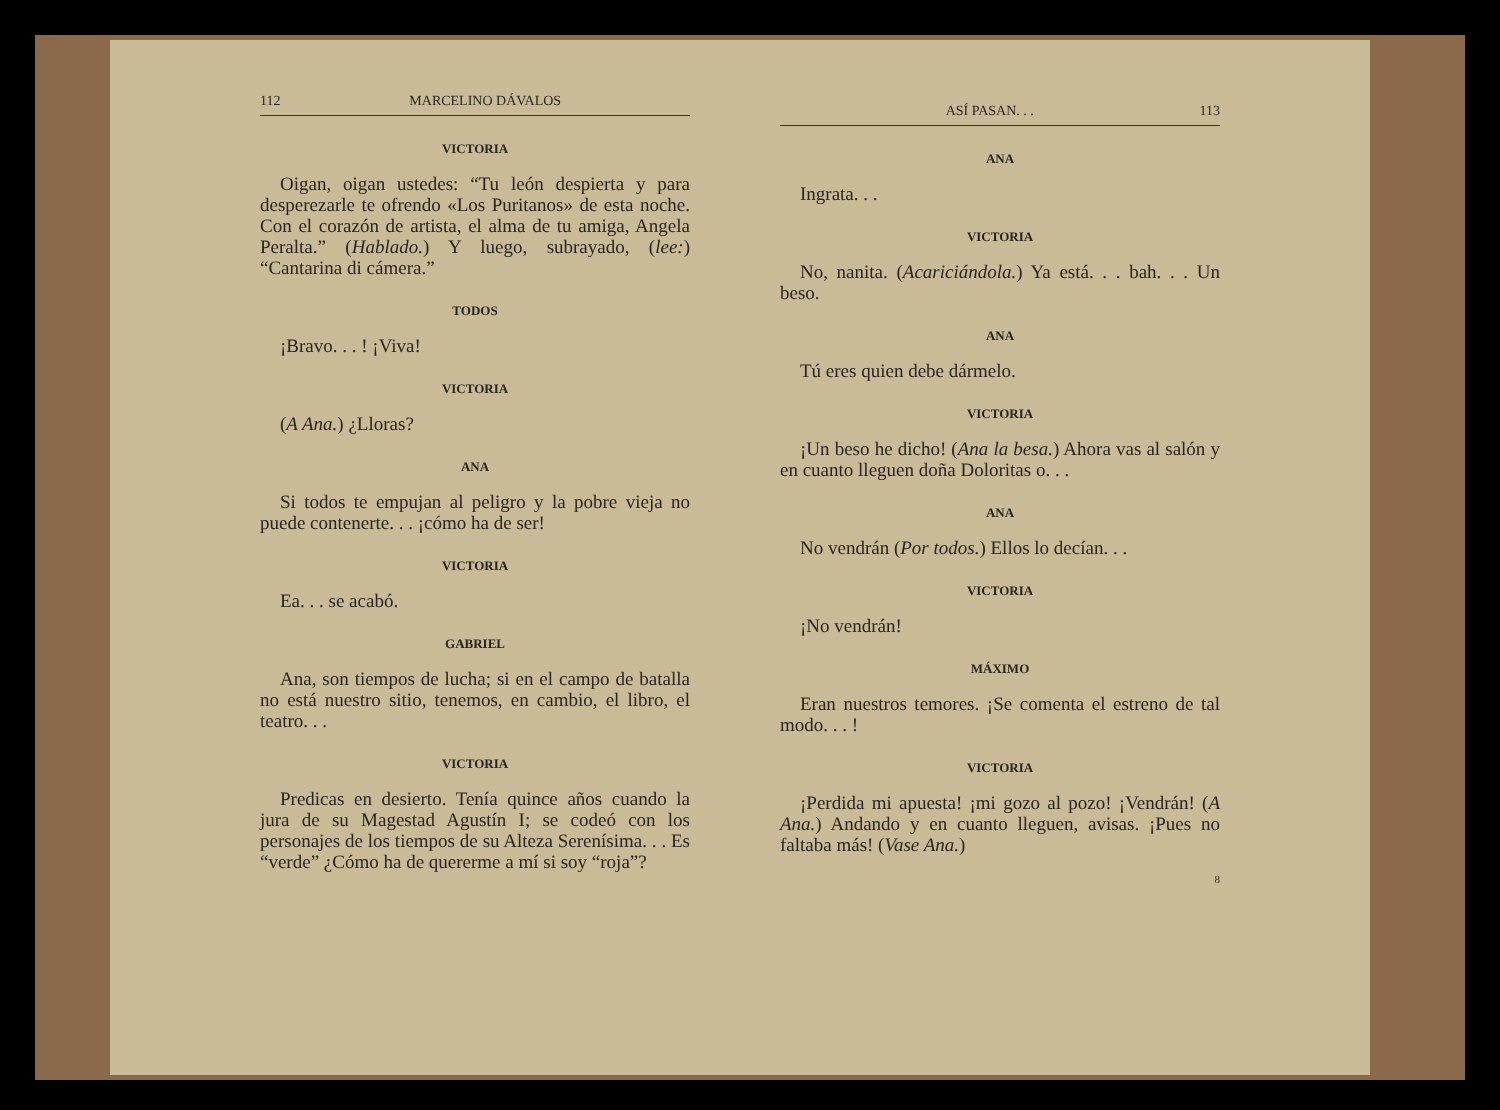112 MARCELINO DÁVALOS
VICTORIA
Oigan, oigan ustedes: “Tu león despierta y para desperezarle te ofrendo «Los Puritanos» de esta noche. Con el corazón de artista, el alma de tu amiga, Angela Peralta.” (Hablado.) Y luego, subrayado, (lee:) “Cantarina di cámera.”
TODOS
¡Bravo. . . ! ¡Viva!
VICTORIA
(A Ana.) ¿Lloras?
ANA
Si todos te empujan al peligro y la pobre vieja no puede contenerte. . . ¡cómo ha de ser!
VICTORIA
Ea. . . se acabó.
GABRIEL
Ana, son tiempos de lucha; si en el campo de batalla no está nuestro sitio, tenemos, en cambio, el libro, el teatro. . .
VICTORIA
Predicas en desierto. Tenía quince años cuando la jura de su Magestad Agustín I; se codeó con los personajes de los tiempos de su Alteza Serenísima. . . Es “verde” ¿Cómo ha de quererme a mí si soy “roja”?
ASÍ PASAN. . . 113
ANA
Ingrata. . .
VICTORIA
No, nanita. (Acariciándola.) Ya está. . . bah. . . Un beso.
ANA
Tú eres quien debe dármelo.
VICTORIA
¡Un beso he dicho! (Ana la besa.) Ahora vas al salón y en cuanto lleguen doña Doloritas o. . .
ANA
No vendrán (Por todos.) Ellos lo decían. . .
VICTORIA
¡No vendrán!
MÁXIMO
Eran nuestros temores. ¡Se comenta el estreno de tal modo. . . !
VICTORIA
¡Perdida mi apuesta! ¡mi gozo al pozo! ¡Vendrán! (A Ana.) Andando y en cuanto lleguen, avisas. ¡Pues no faltaba más! (Vase Ana.)
8